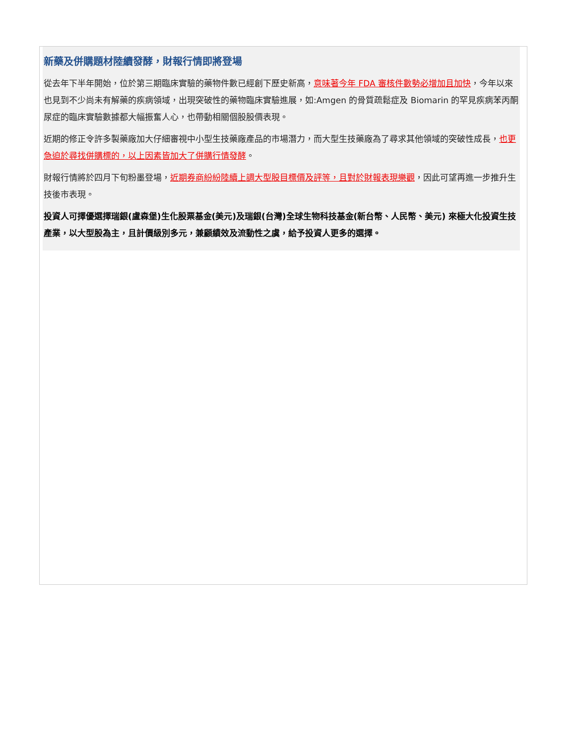新藥及併購題材陸續發酵，財報行情即將登場
從去年下半年開始，位於第三期臨床實驗的藥物件數已經創下歷史新高，意味著今年 FDA 審核件數勢必增加且加快，今年以來也見到不少尚未有解藥的疾病領域，出現突破性的藥物臨床實驗進展，如:Amgen 的骨質疏鬆症及 Biomarin 的罕見疾病苯丙酮尿症的臨床實驗數據都大幅振奮人心，也帶動相關個股股價表現。
近期的修正令許多製藥廠加大仔細審視中小型生技藥廠產品的市場潛力，而大型生技藥廠為了尋求其他領域的突破性成長，也更急迫於尋找併購標的，以上因素皆加大了併購行情發酵。
財報行情將於四月下旬粉墨登場，近期券商紛紛陸續上調大型股目標價及評等，且對於財報表現樂觀，因此可望再進一步推升生技後市表現。
投資人可擇優選擇瑞銀(盧森堡)生化股票基金(美元)及瑞銀(台灣)全球生物科技基金(新台幣、人民幣、美元) 來極大化投資生技產業，以大型股為主，且計價級別多元，兼顧績效及流動性之虞，給予投資人更多的選擇。